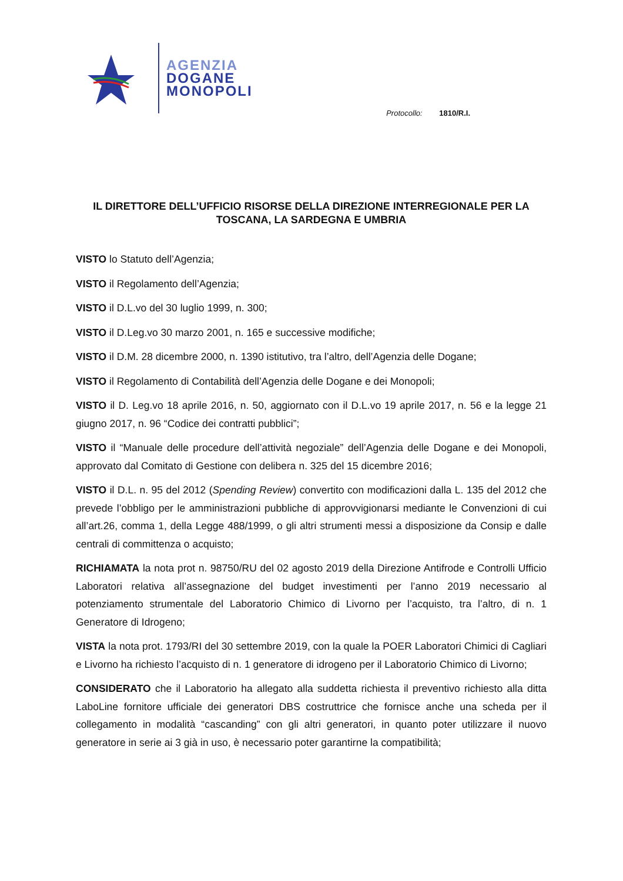AGENZIA
DOGANE
MONOPOLI
Protocollo: 1810/R.I.
IL DIRETTORE DELL’UFFICIO RISORSE DELLA DIREZIONE INTERREGIONALE PER LA TOSCANA, LA SARDEGNA E UMBRIA
VISTO lo Statuto dell’Agenzia;
VISTO il Regolamento dell’Agenzia;
VISTO il D.L.vo del 30 luglio 1999, n. 300;
VISTO il D.Leg.vo 30 marzo 2001, n. 165 e successive modifiche;
VISTO il D.M. 28 dicembre 2000, n. 1390 istitutivo, tra l’altro, dell’Agenzia delle Dogane;
VISTO il Regolamento di Contabilità dell’Agenzia delle Dogane e dei Monopoli;
VISTO il D. Leg.vo 18 aprile 2016, n. 50, aggiornato con il D.L.vo 19 aprile 2017, n. 56 e la legge 21 giugno 2017, n. 96 “Codice dei contratti pubblici”;
VISTO il “Manuale delle procedure dell’attività negoziale” dell’Agenzia delle Dogane e dei Monopoli, approvato dal Comitato di Gestione con delibera n. 325 del 15 dicembre 2016;
VISTO il D.L. n. 95 del 2012 (Spending Review) convertito con modificazioni dalla L. 135 del 2012 che prevede l’obbligo per le amministrazioni pubbliche di approvvigionarsi mediante le Convenzioni di cui all’art.26, comma 1, della Legge 488/1999, o gli altri strumenti messi a disposizione da Consip e dalle centrali di committenza o acquisto;
RICHIAMATA la nota prot n. 98750/RU del 02 agosto 2019 della Direzione Antifrode e Controlli Ufficio Laboratori relativa all’assegnazione del budget investimenti per l’anno 2019 necessario al potenziamento strumentale del Laboratorio Chimico di Livorno per l’acquisto, tra l’altro, di n. 1 Generatore di Idrogeno;
VISTA la nota prot. 1793/RI del 30 settembre 2019, con la quale la POER Laboratori Chimici di Cagliari e Livorno ha richiesto l’acquisto di n. 1 generatore di idrogeno per il Laboratorio Chimico di Livorno;
CONSIDERATO che il Laboratorio ha allegato alla suddetta richiesta il preventivo richiesto alla ditta LaboLine fornitore ufficiale dei generatori DBS costruttrice che fornisce anche una scheda per il collegamento in modalità “cascanding” con gli altri generatori, in quanto poter utilizzare il nuovo generatore in serie ai 3 già in uso, è necessario poter garantirne la compatibilità;